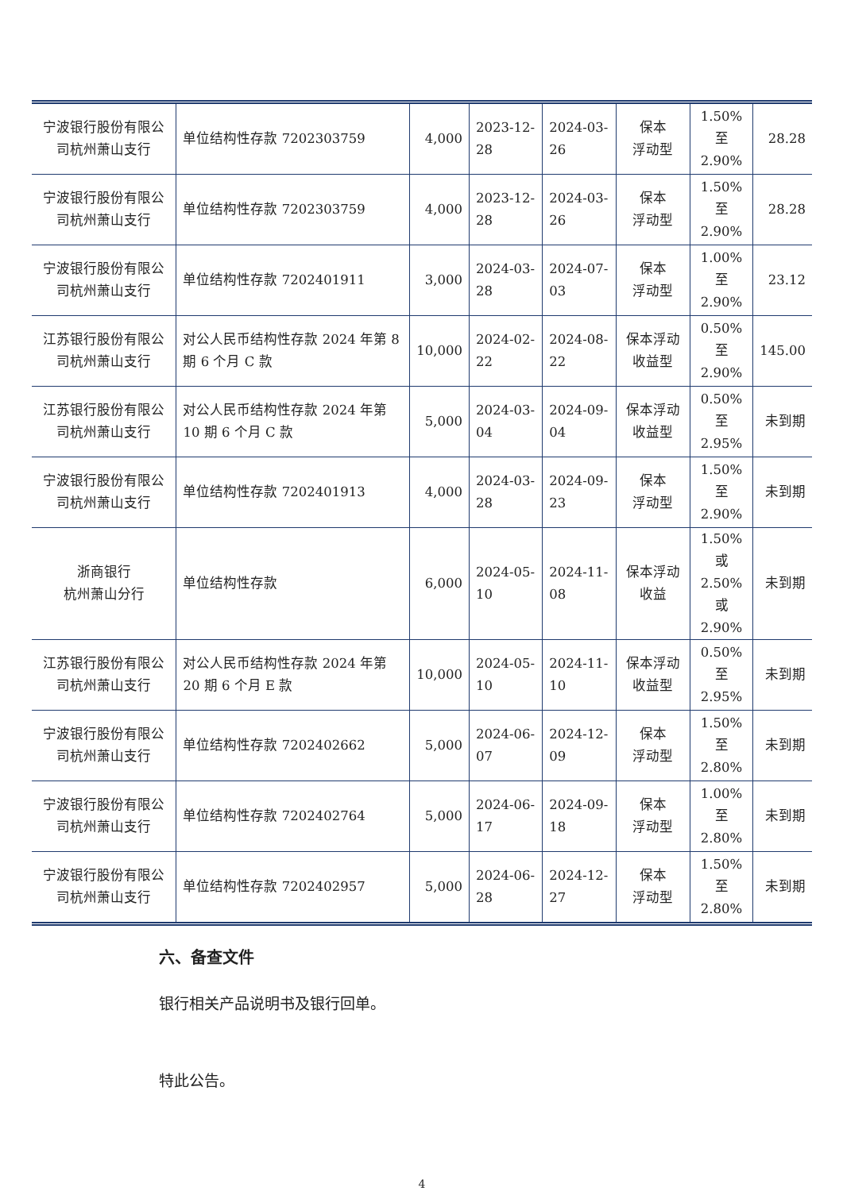| 宁波银行股份有限公司杭州萧山支行 | 单位结构性存款 7202303759 | 4,000 | 2023-12-28 | 2024-03-26 | 保本 浮动型 | 1.50%至 2.90% | 28.28 |
| 宁波银行股份有限公司杭州萧山支行 | 单位结构性存款 7202303759 | 4,000 | 2023-12-28 | 2024-03-26 | 保本 浮动型 | 1.50%至 2.90% | 28.28 |
| 宁波银行股份有限公司杭州萧山支行 | 单位结构性存款 7202401911 | 3,000 | 2024-03-28 | 2024-07-03 | 保本 浮动型 | 1.00%至 2.90% | 23.12 |
| 江苏银行股份有限公司杭州萧山支行 | 对公人民币结构性存款 2024 年第 8 期 6 个月 C 款 | 10,000 | 2024-02-22 | 2024-08-22 | 保本浮动收益型 | 0.50%至 2.90% | 145.00 |
| 江苏银行股份有限公司杭州萧山支行 | 对公人民币结构性存款 2024 年第 10 期 6 个月 C 款 | 5,000 | 2024-03-04 | 2024-09-04 | 保本浮动收益型 | 0.50%至 2.95% | 未到期 |
| 宁波银行股份有限公司杭州萧山支行 | 单位结构性存款 7202401913 | 4,000 | 2024-03-28 | 2024-09-23 | 保本 浮动型 | 1.50%至 2.90% | 未到期 |
| 浙商银行 杭州萧山分行 | 单位结构性存款 | 6,000 | 2024-05-10 | 2024-11-08 | 保本浮动收益 | 1.50%或 2.50%或 2.90% | 未到期 |
| 江苏银行股份有限公司杭州萧山支行 | 对公人民币结构性存款 2024 年第 20 期 6 个月 E 款 | 10,000 | 2024-05-10 | 2024-11-10 | 保本浮动收益型 | 0.50%至 2.95% | 未到期 |
| 宁波银行股份有限公司杭州萧山支行 | 单位结构性存款 7202402662 | 5,000 | 2024-06-07 | 2024-12-09 | 保本 浮动型 | 1.50%至 2.80% | 未到期 |
| 宁波银行股份有限公司杭州萧山支行 | 单位结构性存款 7202402764 | 5,000 | 2024-06-17 | 2024-09-18 | 保本 浮动型 | 1.00%至 2.80% | 未到期 |
| 宁波银行股份有限公司杭州萧山支行 | 单位结构性存款 7202402957 | 5,000 | 2024-06-28 | 2024-12-27 | 保本 浮动型 | 1.50%至 2.80% | 未到期 |
六、备查文件
银行相关产品说明书及银行回单。
特此公告。
4